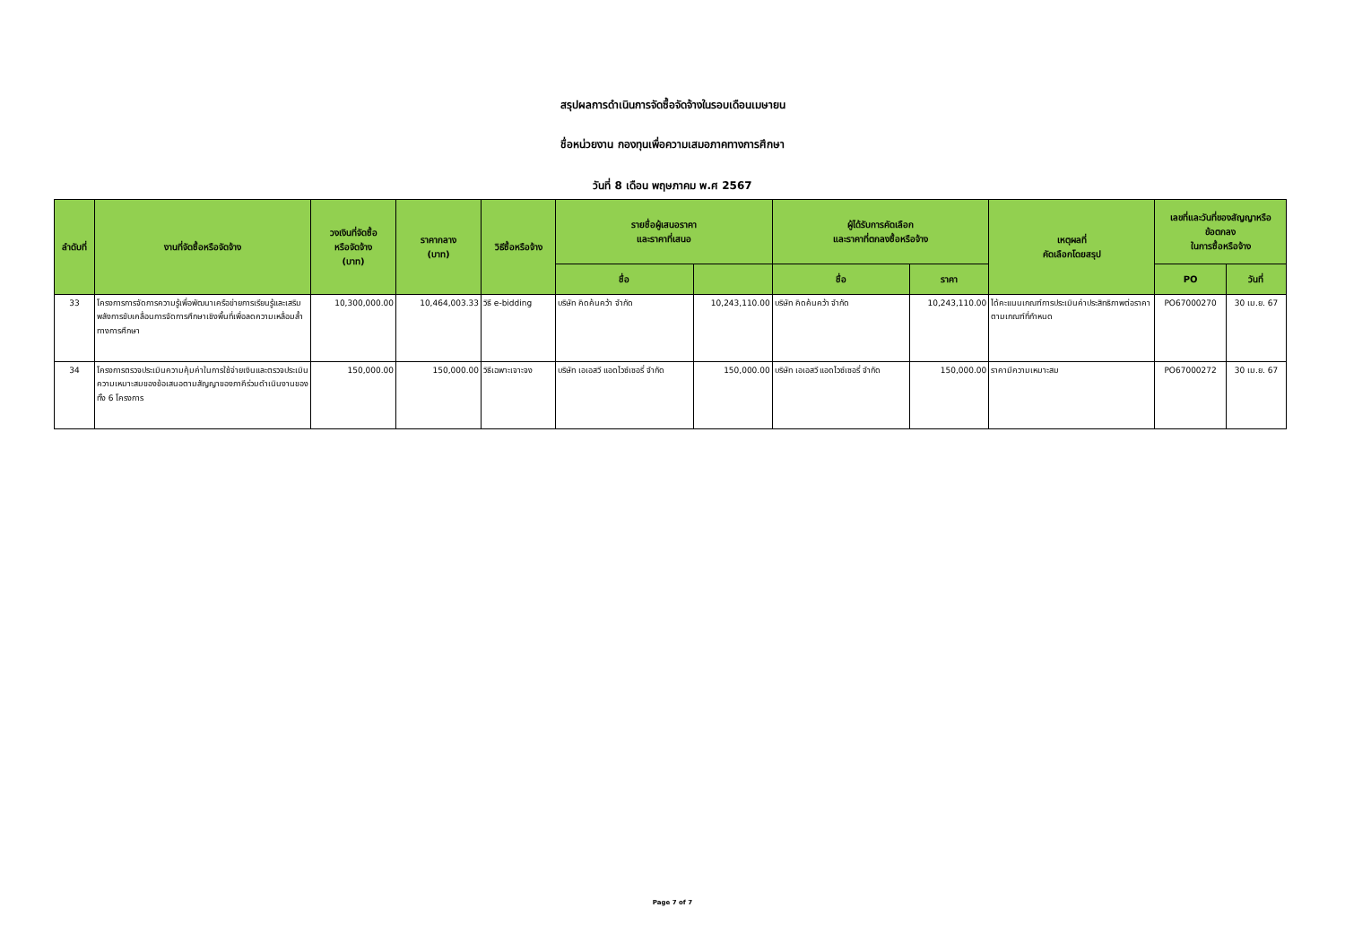สรุปผลการดำเนินการจัดซื้อจัดจ้างในรอบเดือนเมษายน
ชื่อหน่วยงาน กองทุนเพื่อความเสมอภาคทางการศึกษา
วันที่ 8 เดือน พฤษภาคม พ.ศ 2567
| ลำดับที่ | งานที่จัดซื้อหรือจัดจ้าง | วงเงินที่จัดซื้อ หรือจัดจ้าง (บาท) | ราคากลาง (บาท) | วิธีซื้อหรือจ้าง | รายชื่อผู้เสนอราคา และราคาที่เสนอ | | ผู้ได้รับการคัดเลือก และราคาที่ตกลงซื้อหรือจ้าง | | เหตุผลที่ คัดเลือกโดยสรุป | เลขที่และวันที่ของสัญญาหรือ ข้อตกลง ในการซื้อหรือจ้าง | |
| --- | --- | --- | --- | --- | --- | --- | --- | --- | --- | --- | --- |
| | | | | | ชื่อ | | ชื่อ | ราคา | | PO | วันที่ |
| 33 | โครงการการจัดการความรู้เพื่อพัฒนาเครือข่ายการเรียนรู้และเสริมพลังการขับเคลื่อนการจัดการศึกษาเชิงพื้นที่เพื่อลดความเหลื่อมล้ำทางการศึกษา | 10,300,000.00 | 10,464,003.33 | วิธี e-bidding | บริษัท คิดค้นคว้า จำกัด | 10,243,110.00 | บริษัท คิดค้นคว้า จำกัด | 10,243,110.00 | ได้คะแนนเกณฑ์การประเมินค่าประสิทธิภาพต่อราคาตามเกณฑ์ที่กำหนด | PO67000270 | 30 เม.ย. 67 |
| 34 | โครงการตรวจประเมินความคุ้มค่าในการใช้จ่ายเงินและตรวจประเมินความเหมาะสมของข้อเสนอตามสัญญาของภาคีร่วมดำเนินงานของทั้ง 6 โครงการ | 150,000.00 | 150,000.00 | วิธีเฉพาะเจาะจง | บริษัท เอเอสวี แอดไวซ์เซอรี่ จำกัด | 150,000.00 | บริษัท เอเอสวี แอดไวซ์เซอรี่ จำกัด | 150,000.00 | ราคามีความเหมาะสม | PO67000272 | 30 เม.ย. 67 |
Page 7 of 7